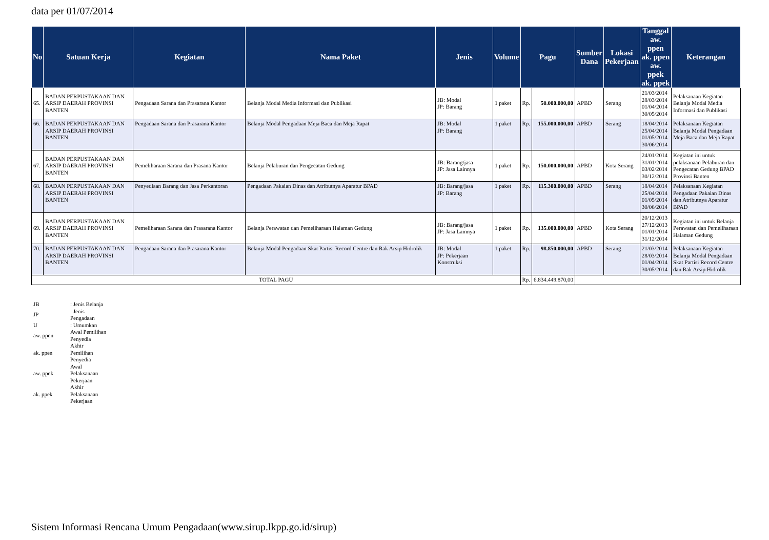data per 01/07/2014
| No | Satuan Kerja | Kegiatan | Nama Paket | Jenis | Volume | Pagu | | Sumber Dana | Lokasi Pekerjaan | Tanggal aw. ppen ak. ppen aw. ppek ak. ppek | Keterangan |
| --- | --- | --- | --- | --- | --- | --- | --- | --- | --- | --- | --- |
| 65. | BADAN PERPUSTAKAAN DAN ARSIP DAERAH PROVINSI BANTEN | Pengadaan Sarana dan Prasarana Kantor | Belanja Modal Media Informasi dan Publikasi | JB: Modal JP: Barang | 1 paket | Rp. | 50.000.000,00 | APBD | Serang | 21/03/2014 28/03/2014 01/04/2014 30/05/2014 | Pelaksanaan Kegiatan Belanja Modal Media Informasi dan Publikasi |
| 66. | BADAN PERPUSTAKAAN DAN ARSIP DAERAH PROVINSI BANTEN | Pengadaan Sarana dan Prasarana Kantor | Belanja Modal Pengadaan Meja Baca dan Meja Rapat | JB: Modal JP: Barang | 1 paket | Rp. | 155.000.000,00 | APBD | Serang | 18/04/2014 25/04/2014 01/05/2014 30/06/2014 | Pelaksanaan Kegiatan Belanja Modal Pengadaan Meja Baca dan Meja Rapat |
| 67. | BADAN PERPUSTAKAAN DAN ARSIP DAERAH PROVINSI BANTEN | Pemeliharaan Sarana dan Prasana Kantor | Belanja Pelaburan dan Pengecatan Gedung | JB: Barang/jasa JP: Jasa Lainnya | 1 paket | Rp. | 150.000.000,00 | APBD | Kota Serang | 24/01/2014 31/01/2014 03/02/2014 30/12/2014 | Kegiatan ini untuk pelaksanaan Pelaburan dan Pengecatan Gedung BPAD Provinsi Banten |
| 68. | BADAN PERPUSTAKAAN DAN ARSIP DAERAH PROVINSI BANTEN | Penyediaan Barang dan Jasa Perkantoran | Pengadaan Pakaian Dinas dan Atributnya Aparatur BPAD | JB: Barang/jasa JP: Barang | 1 paket | Rp. | 115.300.000,00 | APBD | Serang | 18/04/2014 25/04/2014 01/05/2014 30/06/2014 | Pelaksanaan Kegiatan Pengadaan Pakaian Dinas dan Atributnya Aparatur BPAD |
| 69. | BADAN PERPUSTAKAAN DAN ARSIP DAERAH PROVINSI BANTEN | Pemeliharaan Sarana dan Prasarana Kantor | Belanja Perawatan dan Pemeliharaan Halaman Gedung | JB: Barang/jasa JP: Jasa Lainnya | 1 paket | Rp. | 135.000.000,00 | APBD | Kota Serang | 20/12/2013 27/12/2013 01/01/2014 31/12/2014 | Kegiatan ini untuk Belanja Perawatan dan Pemeliharaan Halaman Gedung |
| 70. | BADAN PERPUSTAKAAN DAN ARSIP DAERAH PROVINSI BANTEN | Pengadaan Sarana dan Prasarana Kantor | Belanja Modal Pengadaan Skat Partisi Record Centre dan Rak Arsip Hidrolik | JB: Modal JP: Pekerjaan Konstruksi | 1 paket | Rp. | 98.850.000,00 | APBD | Serang | 21/03/2014 28/03/2014 01/04/2014 30/05/2014 | Pelaksanaan Kegiatan Belanja Modal Pengadaan Skat Partisi Record Centre dan Rak Arsip Hidrolik |
| TOTAL PAGU | | | | | | Rp. | 6.834.449.870,00 | | | | |
| JB | : Jenis Belanja |
| JP | : Jenis Pengadaan |
| U | : Umumkan |
| aw. ppen | Awal Pemilihan Penyedia |
| ak. ppen | Akhir Pemilihan Penyedia |
| aw. ppek | Awal Pelaksanaan Pekerjaan |
| ak. ppek | Akhir Pelaksanaan Pekerjaan |
Sistem Informasi Rencana Umum Pengadaan(www.sirup.lkpp.go.id/sirup)